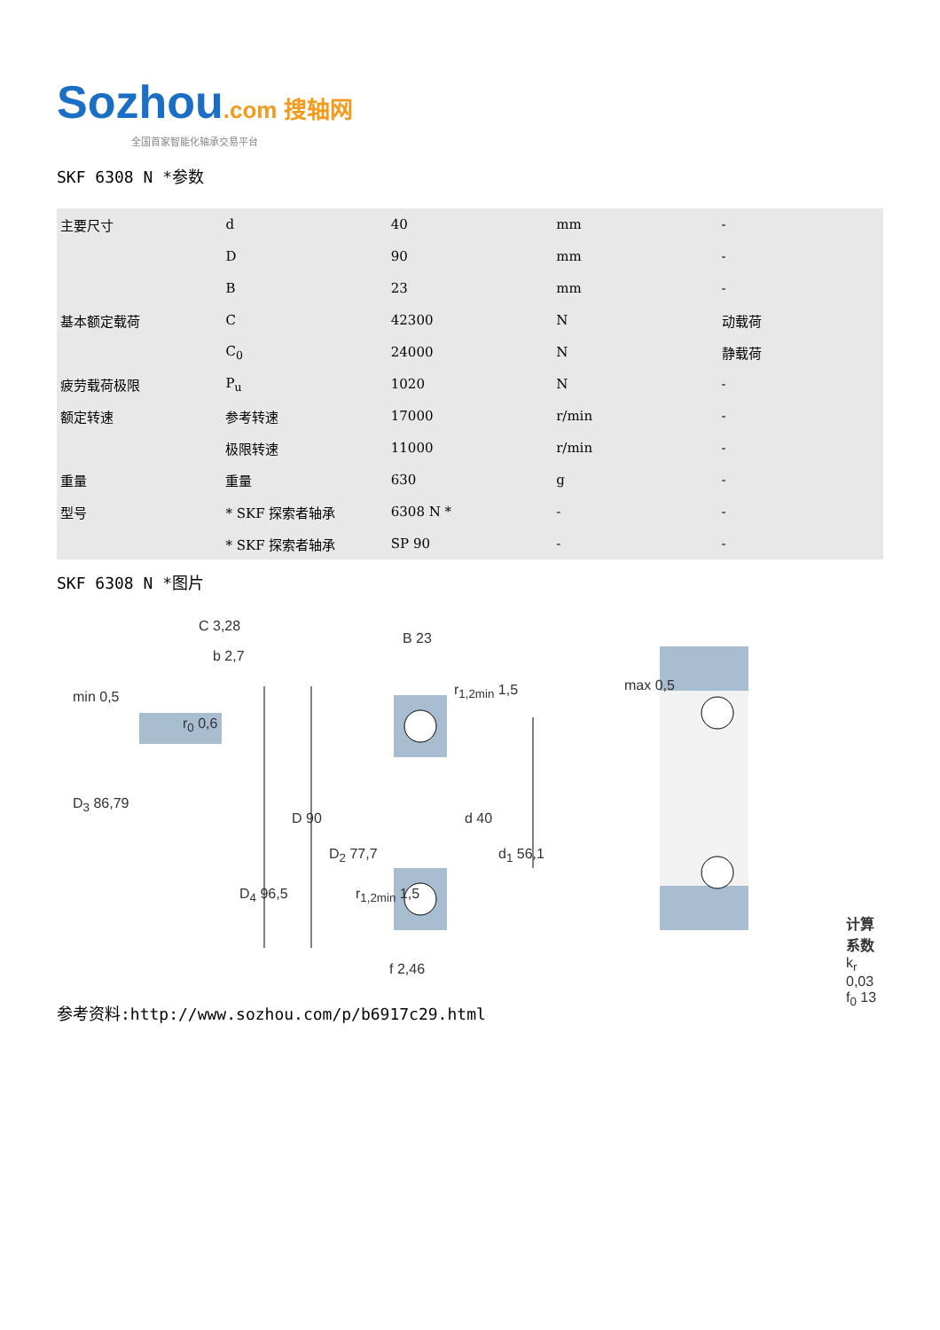Sozhou.com 搜轴网
全国首家智能化轴承交易平台
SKF 6308 N *参数
| 主要尺寸 | d | 40 | mm | - |
| | D | 90 | mm | - |
| | B | 23 | mm | - |
| 基本额定载荷 | C | 42300 | N | 动载荷 |
| | C<sub>0</sub> | 24000 | N | 静载荷 |
| 疲劳载荷极限 | P<sub>u</sub> | 1020 | N | - |
| 额定转速 | 参考转速 | 17000 | r/min | - |
| | 极限转速 | 11000 | r/min | - |
| 重量 | 重量 | 630 | g | - |
| 型号 | * SKF 探索者轴承 | 6308 N * | - | - |
| | * SKF 探索者轴承 | SP 90 | - | - |
SKF 6308 N *图片
C 3,28
b 2,7
min 0,5
r<sub>0</sub> 0,6
D<sub>3</sub> 86,79
B 23
r<sub>1,2min</sub> 1,5
D 90 d 40
D<sub>2</sub> 77,7 d<sub>1</sub> 56,1
D<sub>4</sub> 96,5 r<sub>1,2min</sub> 1,5
f 2,46
max 0,5
计算系数
k<sub>r</sub> 0,03
f<sub>0</sub> 13
参考资料:http://www.sozhou.com/p/b6917c29.html